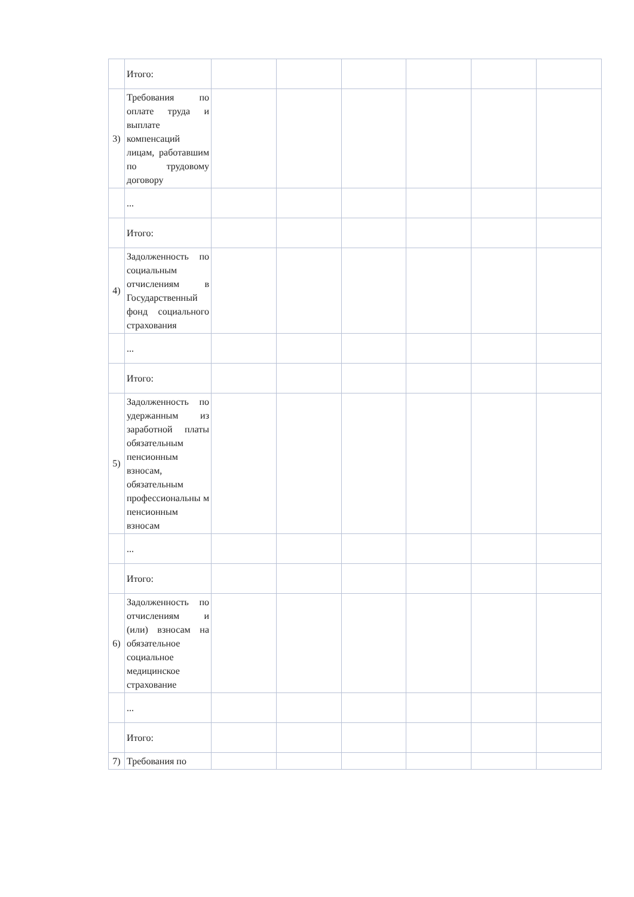| | Итого: | | | | | | |
| 3) | Требования по оплате труда и выплате компенсаций лицам, работавшим по трудовому договору | | | | | | |
| | ... | | | | | | |
| | Итого: | | | | | | |
| 4) | Задолженность по социальным отчислениям в Государственный фонд социального страхования | | | | | | |
| | ... | | | | | | |
| | Итого: | | | | | | |
| 5) | Задолженность по удержанным из заработной платы обязательным пенсионным взносам, обязательным профессиональны м пенсионным взносам | | | | | | |
| | ... | | | | | | |
| | Итого: | | | | | | |
| 6) | Задолженность по отчислениям и (или) взносам на обязательное социальное медицинское страхование | | | | | | |
| | ... | | | | | | |
| | Итого: | | | | | | |
| 7) | Требования по | | | | | | |